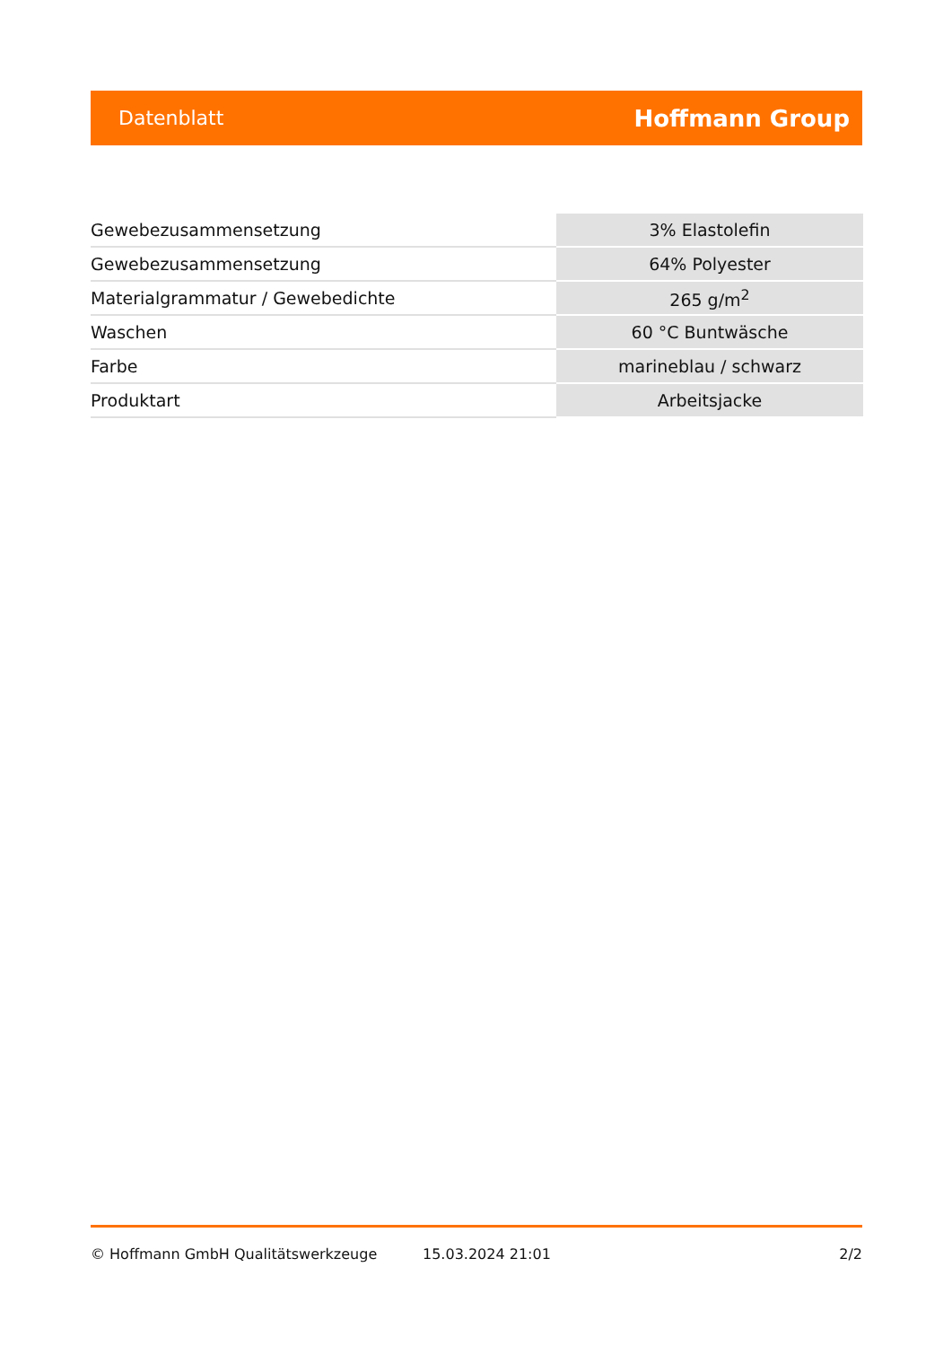Datenblatt Hoffmann Group
| Gewebezusammensetzung | 3% Elastolefin |
| Gewebezusammensetzung | 64% Polyester |
| Materialgrammatur / Gewebedichte | 265 g/m<sup>2</sup> |
| Waschen | 60 °C Buntwäsche |
| Farbe | marineblau / schwarz |
| Produktart | Arbeitsjacke |
© Hoffmann GmbH Qualitätswerkzeuge 15.03.2024 21:01 2/2